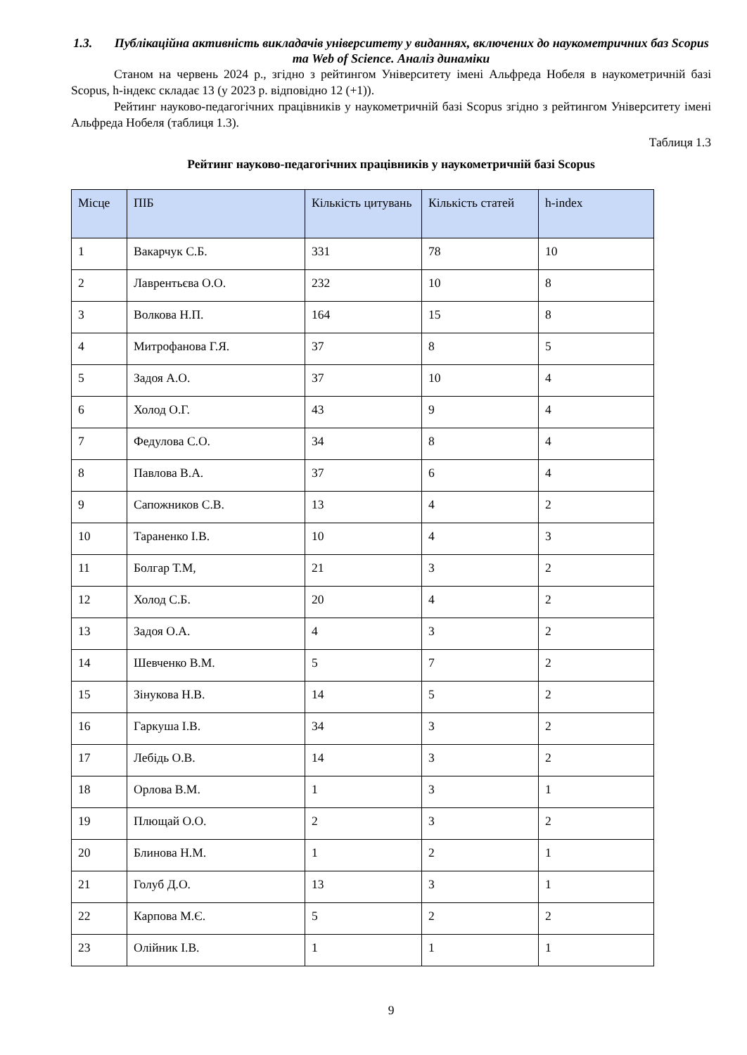1.3. Публікаційна активність викладачів університету у виданнях, включених до наукометричних баз Scopus та Web of Science. Аналіз динаміки
Станом на червень 2024 р., згідно з рейтингом Університету імені Альфреда Нобеля в наукометричній базі Scopus, h-індекс складає 13 (у 2023 р. відповідно 12 (+1)).
Рейтинг науково-педагогічних працівників у наукометричній базі Scopus згідно з рейтингом Університету імені Альфреда Нобеля (таблиця 1.3).
Таблиця 1.3
Рейтинг науково-педагогічних працівників у наукометричній базі Scopus
| Місце | ПІБ | Кількість цитувань | Кількість статей | h-index |
| --- | --- | --- | --- | --- |
| 1 | Вакарчук С.Б. | 331 | 78 | 10 |
| 2 | Лаврентьєва О.О. | 232 | 10 | 8 |
| 3 | Волкова Н.П. | 164 | 15 | 8 |
| 4 | Митрофанова Г.Я. | 37 | 8 | 5 |
| 5 | Задоя А.О. | 37 | 10 | 4 |
| 6 | Холод О.Г. | 43 | 9 | 4 |
| 7 | Федулова С.О. | 34 | 8 | 4 |
| 8 | Павлова В.А. | 37 | 6 | 4 |
| 9 | Сапожников С.В. | 13 | 4 | 2 |
| 10 | Тараненко І.В. | 10 | 4 | 3 |
| 11 | Болгар Т.М, | 21 | 3 | 2 |
| 12 | Холод С.Б. | 20 | 4 | 2 |
| 13 | Задоя О.А. | 4 | 3 | 2 |
| 14 | Шевченко В.М. | 5 | 7 | 2 |
| 15 | Зінукова Н.В. | 14 | 5 | 2 |
| 16 | Гаркуша І.В. | 34 | 3 | 2 |
| 17 | Лебідь О.В. | 14 | 3 | 2 |
| 18 | Орлова В.М. | 1 | 3 | 1 |
| 19 | Плющай О.О. | 2 | 3 | 2 |
| 20 | Блинова Н.М. | 1 | 2 | 1 |
| 21 | Голуб Д.О. | 13 | 3 | 1 |
| 22 | Карпова М.Є. | 5 | 2 | 2 |
| 23 | Олійник І.В. | 1 | 1 | 1 |
9